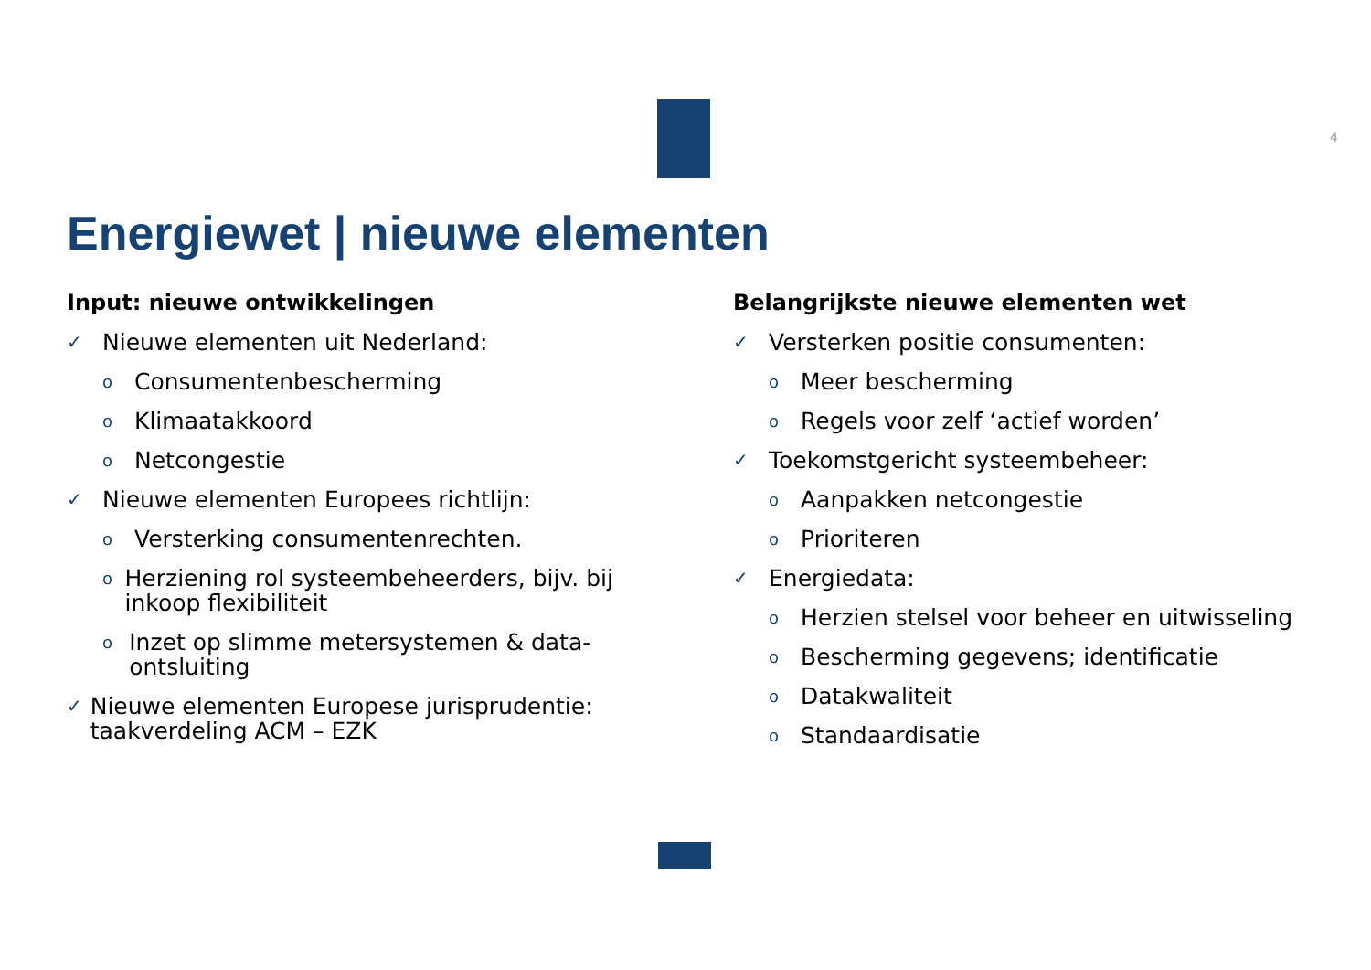4
Energiewet | nieuwe elementen
Input: nieuwe ontwikkelingen
✓ Nieuwe elementen uit Nederland:
o Consumentenbescherming
o Klimaatakkoord
o Netcongestie
✓ Nieuwe elementen Europees richtlijn:
o Versterking consumentenrechten.
o Herziening rol systeembeheerders, bijv. bij inkoop flexibiliteit
o Inzet op slimme metersystemen & data-ontsluiting
✓ Nieuwe elementen Europese jurisprudentie: taakverdeling ACM – EZK
Belangrijkste nieuwe elementen wet
✓ Versterken positie consumenten:
o Meer bescherming
o Regels voor zelf ‘actief worden’
✓ Toekomstgericht systeembeheer:
o Aanpakken netcongestie
o Prioriteren
✓ Energiedata:
o Herzien stelsel voor beheer en uitwisseling
o Bescherming gegevens; identificatie
o Datakwaliteit
o Standaardisatie